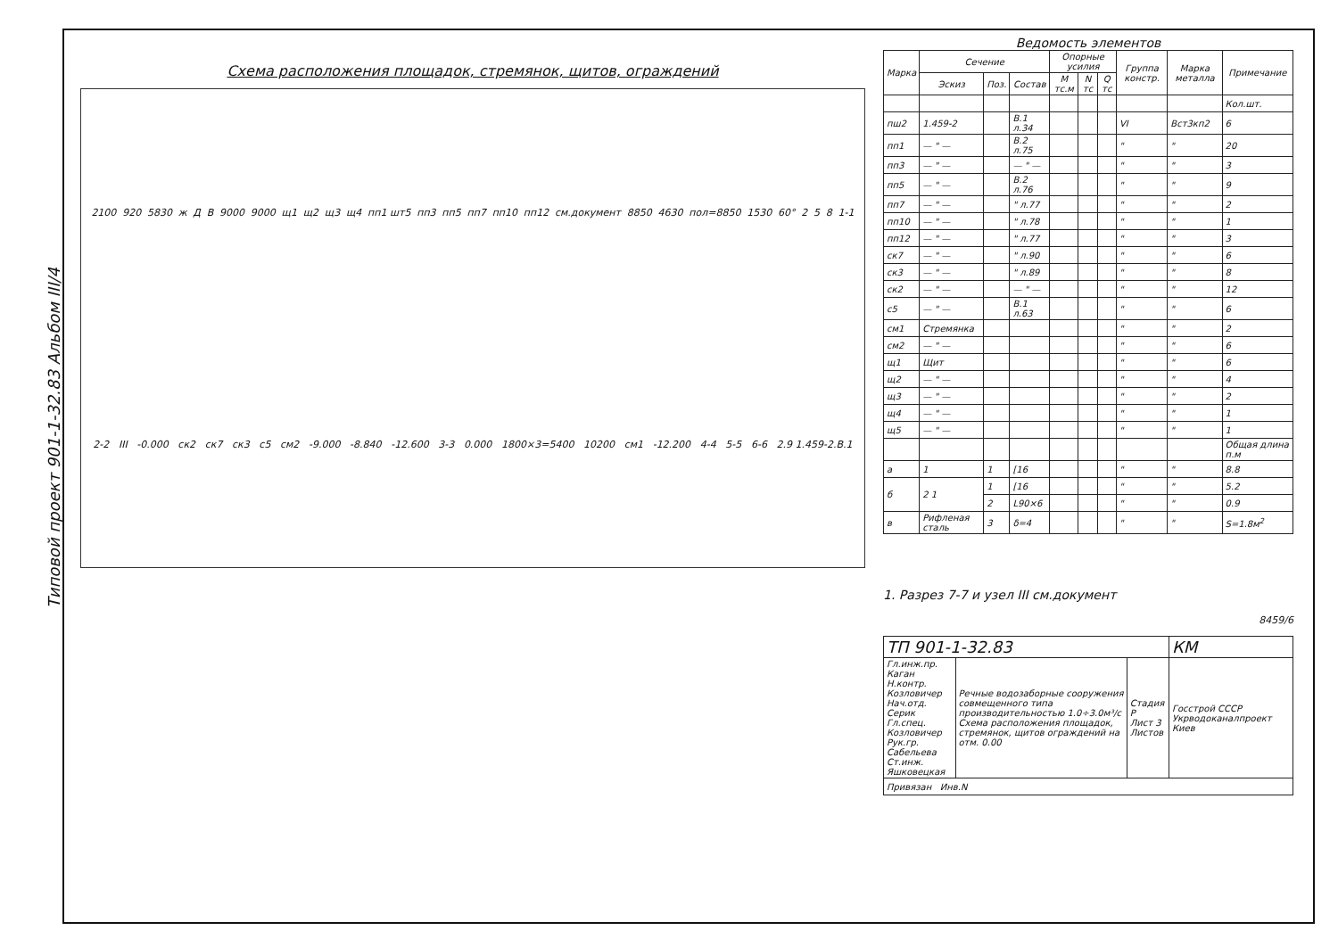Типовой проект 901-1-32.83 Альбом III/4
Схема расположения площадок, стремянок, щитов, ограждений
2100 920 5830 ж Д В 9000 9000 щ1 щ2 щ3 щ4 пп1 шт5 пп3 пп5 пп7 пп10 пп12 см.документ 8850 4630 пол=8850 1530 60° 2 5 8 1-1 2-2 III -0.000 ск2 ск7 ск3 с5 см2 -9.000 -8.840 -12.600 3-3 0.000 1800×3=5400 10200 см1 -12.200 4-4 5-5 6-6 2.9 1.459-2.В.1
Ведомость элементов
| Марка | Сечение | | | Опорные усилия | | | Группа констр. | Марка металла | Примечание |
| --- | --- | --- | --- | --- | --- | --- | --- | --- | --- |
| | Эскиз | Поз. | Состав | M тс.м | N тс | Q тс | | | |
| | | | | | | | | | Кол.шт. |
| пш2 | 1.459-2 | | В.1 л.34 | | | | VI | Вст3кп2 | 6 |
| пп1 | — " — | | В.2 л.75 | | | | " | " | 20 |
| пп3 | — " — | | — " — | | | | " | " | 3 |
| пп5 | — " — | | В.2 л.76 | | | | " | " | 9 |
| пп7 | — " — | | " л.77 | | | | " | " | 2 |
| пп10 | — " — | | " л.78 | | | | " | " | 1 |
| пп12 | — " — | | " л.77 | | | | " | " | 3 |
| ск7 | — " — | | " л.90 | | | | " | " | 6 |
| ск3 | — " — | | " л.89 | | | | " | " | 8 |
| ск2 | — " — | | — " — | | | | " | " | 12 |
| с5 | — " — | | В.1 л.63 | | | | " | " | 6 |
| см1 | Стремянка | | | | | | " | " | 2 |
| см2 | — " — | | | | | | " | " | 6 |
| щ1 | Щит | | | | | | " | " | 6 |
| щ2 | — " — | | | | | | " | " | 4 |
| щ3 | — " — | | | | | | " | " | 2 |
| щ4 | — " — | | | | | | " | " | 1 |
| щ5 | — " — | | | | | | " | " | 1 |
| | | | | | | | | | Общая длина п.м |
| а | 1 | 1 | [16 | | | | " | " | 8.8 |
| б | 2 1 | 1 | [16 | | | | " | " | 5.2 |
| | | 2 | L90×6 | | | | " | " | 0.9 |
| в | Рифленая сталь | 3 | δ=4 | | | | " | " | S=1.8м<sup>2</sup> |
1. Разрез 7-7 и узел III см.документ
8459/6
| ТП 901-1-32.83 | | | КМ |
| Гл.инж.пр. Каган Н.контр. Козловичер Нач.отд. Серик Гл.спец. Козловичер Рук.гр. Сабельева Ст.инж. Яшковецкая | Речные водозаборные сооружения совмещенного типа производительностью 1.0÷3.0м³/с Схема расположения площадок, стремянок, щитов ограждений на отм. 0.00 | Стадия Р Лист 3 Листов | Госстрой СССР Укрводоканалпроект Киев |
| Привязан Инв.N | | | |